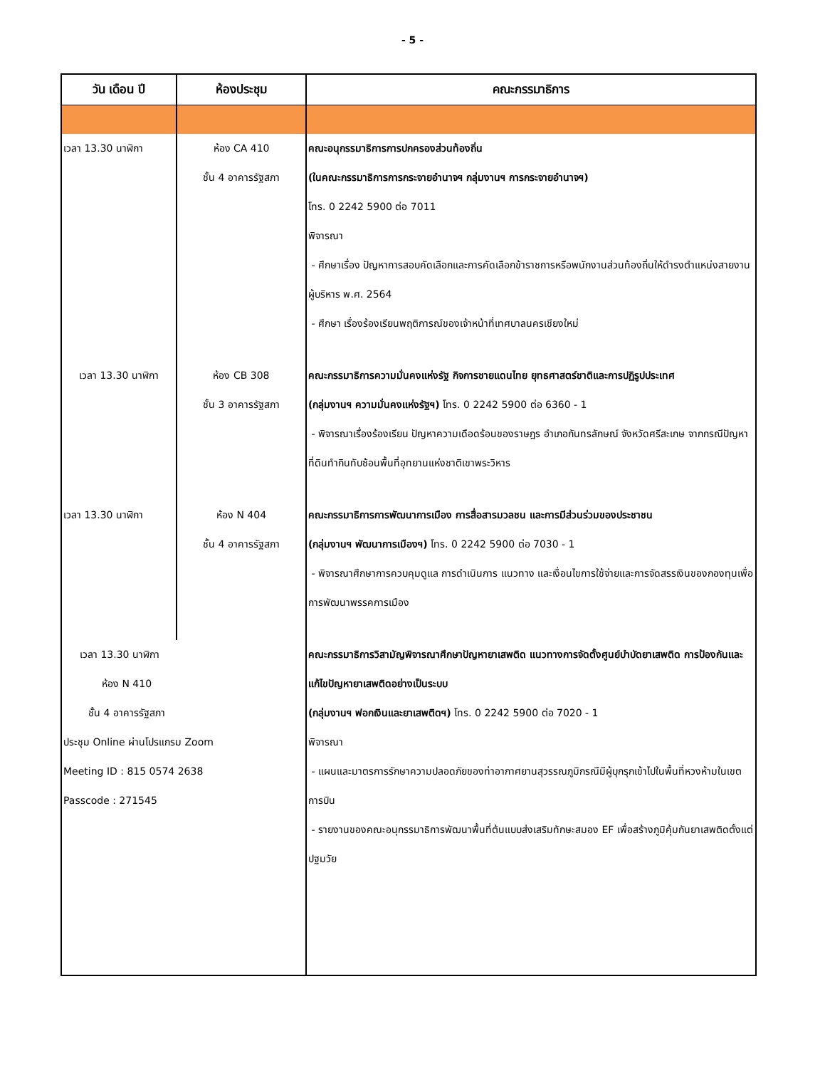- 5 -
| วัน เดือน ปี | ห้องประชุม | คณะกรรมาธิการ |
| --- | --- | --- |
| เวลา 13.30 นาฬิกา | ห้อง CA 410 ชั้น 4 อาคารรัฐสภา | คณะอนุกรรมาธิการการปกครองส่วนท้องถิ่น (ในคณะกรรมาธิการการกระจายอำนาจฯ กลุ่มงานฯ การกระจายอำนาจฯ) โทร. 0 2242 5900 ต่อ 7011 พิจารณา - ศึกษาเรื่อง ปัญหาการสอบคัดเลือกและการคัดเลือกข้าราชการหรือพนักงานส่วนท้องถิ่นให้ดำรงตำแหน่งสายงานผู้บริหาร พ.ศ. 2564 - ศึกษา เรื่องร้องเรียนพฤติการณ์ของเจ้าหน้าที่เทศบาลนครเชียงใหม่ |
| เวลา 13.30 นาฬิกา | ห้อง CB 308 ชั้น 3 อาคารรัฐสภา | คณะกรรมาธิการความมั่นคงแห่งรัฐ กิจการชายแดนไทย ยุทธศาสตร์ชาติและการปฏิรูปประเทศ (กลุ่มงานฯ ความมั่นคงแห่งรัฐฯ) โทร. 0 2242 5900 ต่อ 6360 - 1 - พิจารณาเรื่องร้องเรียน ปัญหาความเดือดร้อนของราษฎร อำเภอกันทรลักษณ์ จังหวัดศรีสะเกษ จากกรณีปัญหาที่ดินทำกินทับซ้อนพื้นที่อุทยานแห่งชาติเขาพระวิหาร |
| เวลา 13.30 นาฬิกา | ห้อง N 404 ชั้น 4 อาคารรัฐสภา | คณะกรรมาธิการการพัฒนาการเมือง การสื่อสารมวลชน และการมีส่วนร่วมของประชาชน (กลุ่มงานฯ พัฒนาการเมืองฯ) โทร. 0 2242 5900 ต่อ 7030 - 1 - พิจารณาศึกษาการควบคุมดูแล การดำเนินการ แนวทาง และเงื่อนไขการใช้จ่ายและการจัดสรรเงินของกองทุนเพื่อการพัฒนาพรรคการเมือง |
| เวลา 13.30 นาฬิกา ห้อง N 410 ชั้น 4 อาคารรัฐสภา ประชุม Online ผ่านโปรแกรม Zoom Meeting ID : 815 0574 2638 Passcode : 271545 | | คณะกรรมาธิการวิสามัญพิจารณาศึกษาปัญหายาเสพติด แนวทางการจัดตั้งศูนย์บำบัดยาเสพติด การป้องกันและแก้ไขปัญหายาเสพติดอย่างเป็นระบบ (กลุ่มงานฯ ฟอกเงินและยาเสพติดฯ) โทร. 0 2242 5900 ต่อ 7020 - 1 พิจารณา - แผนและมาตรการรักษาความปลอดภัยของท่าอากาศยานสุวรรณภูมิกรณีมีผู้บุกรุกเข้าไปในพื้นที่หวงห้ามในเขตการบิน - รายงานของคณะอนุกรรมาธิการพัฒนาพื้นที่ต้นแบบส่งเสริมทักษะสมอง EF เพื่อสร้างภูมิคุ้มกันยาเสพติดตั้งแต่ปฐมวัย |